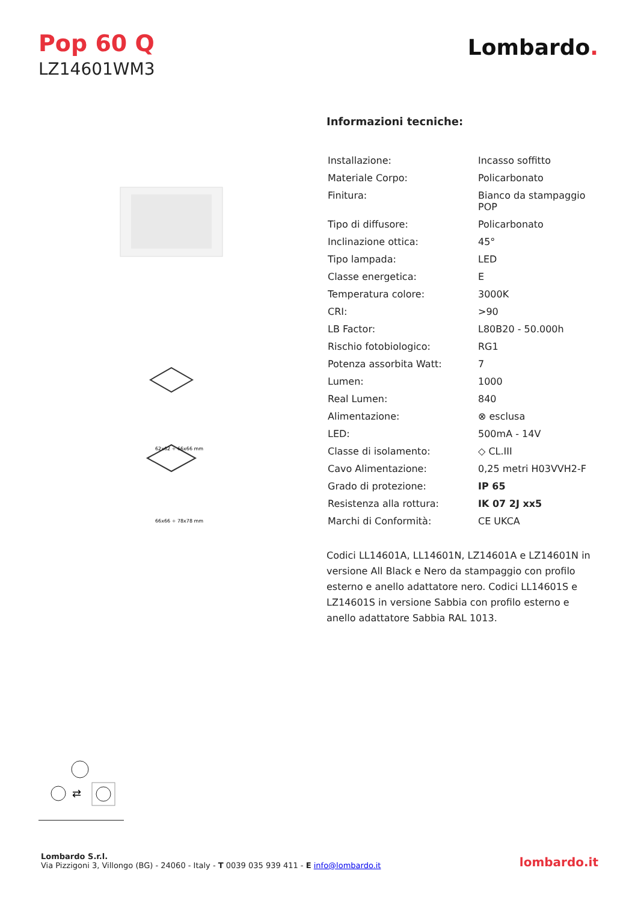Pop 60 Q
LZ14601WM3
Lombardo.
62x62 ÷ 66x66 mm
66x66 ÷ 78x78 mm
Informazioni tecniche:
| Installazione: | Incasso soffitto |
| Materiale Corpo: | Policarbonato |
| Finitura: | Bianco da stampaggio POP |
| Tipo di diffusore: | Policarbonato |
| Inclinazione ottica: | 45° |
| Tipo lampada: | LED |
| Classe energetica: | E |
| Temperatura colore: | 3000K |
| CRI: | >90 |
| LB Factor: | L80B20 - 50.000h |
| Rischio fotobiologico: | RG1 |
| Potenza assorbita Watt: | 7 |
| Lumen: | 1000 |
| Real Lumen: | 840 |
| Alimentazione: | ⊗ esclusa |
| LED: | 500mA - 14V |
| Classe di isolamento: | ◇ CL.III |
| Cavo Alimentazione: | 0,25 metri H03VVH2-F |
| Grado di protezione: | IP 65 |
| Resistenza alla rottura: | IK 07 2J xx5 |
| Marchi di Conformità: | CE UKCA |
Codici LL14601A, LL14601N, LZ14601A e LZ14601N in versione All Black e Nero da stampaggio con profilo esterno e anello adattatore nero. Codici LL14601S e LZ14601S in versione Sabbia con profilo esterno e anello adattatore Sabbia RAL 1013.
⇄
Lombardo S.r.l.
Via Pizzigoni 3, Villongo (BG) - 24060 - Italy - T 0039 035 939 411 - E info@lombardo.it
lombardo.it